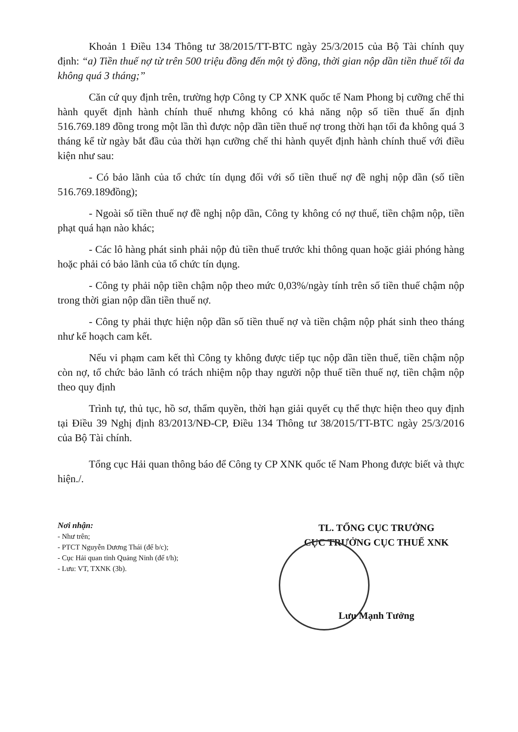Khoản 1 Điều 134 Thông tư 38/2015/TT-BTC ngày 25/3/2015 của Bộ Tài chính quy định: “a) Tiền thuế nợ từ trên 500 triệu đồng đến một tỷ đồng, thời gian nộp dần tiền thuế tối đa không quá 3 tháng;”
Căn cứ quy định trên, trường hợp Công ty CP XNK quốc tế Nam Phong bị cưỡng chế thi hành quyết định hành chính thuế nhưng không có khả năng nộp số tiền thuế ấn định 516.769.189 đồng trong một lần thì được nộp dần tiền thuế nợ trong thời hạn tối đa không quá 3 tháng kể từ ngày bắt đầu của thời hạn cưỡng chế thi hành quyết định hành chính thuế với điều kiện như sau:
- Có bảo lãnh của tổ chức tín dụng đối với số tiền thuế nợ đề nghị nộp dần (số tiền 516.769.189đồng);
- Ngoài số tiền thuế nợ đề nghị nộp dần, Công ty không có nợ thuế, tiền chậm nộp, tiền phạt quá hạn nào khác;
- Các lô hàng phát sinh phải nộp đủ tiền thuế trước khi thông quan hoặc giải phóng hàng hoặc phải có bảo lãnh của tổ chức tín dụng.
- Công ty phải nộp tiền chậm nộp theo mức 0,03%/ngày tính trên số tiền thuế chậm nộp trong thời gian nộp dần tiền thuế nợ.
- Công ty phải thực hiện nộp dần số tiền thuế nợ và tiền chậm nộp phát sinh theo tháng như kế hoạch cam kết.
Nếu vi phạm cam kết thì Công ty không được tiếp tục nộp dần tiền thuế, tiền chậm nộp còn nợ, tổ chức bảo lãnh có trách nhiệm nộp thay người nộp thuế tiền thuế nợ, tiền chậm nộp theo quy định
Trình tự, thủ tục, hồ sơ, thẩm quyền, thời hạn giải quyết cụ thể thực hiện theo quy định tại Điều 39 Nghị định 83/2013/NĐ-CP, Điều 134 Thông tư 38/2015/TT-BTC ngày 25/3/2016 của Bộ Tài chính.
Tổng cục Hải quan thông báo để Công ty CP XNK quốc tế Nam Phong được biết và thực hiện./.
Nơi nhận:
- Như trên;
- PTCT Nguyễn Dương Thái (để b/c);
- Cục Hải quan tỉnh Quảng Ninh (để t/h);
- Lưu: VT, TXNK (3b).
TL. TỔNG CỤC TRƯỞNG
CỤC TRƯỞNG CỤC THUẾ XNK
Lưu Mạnh Tưởng